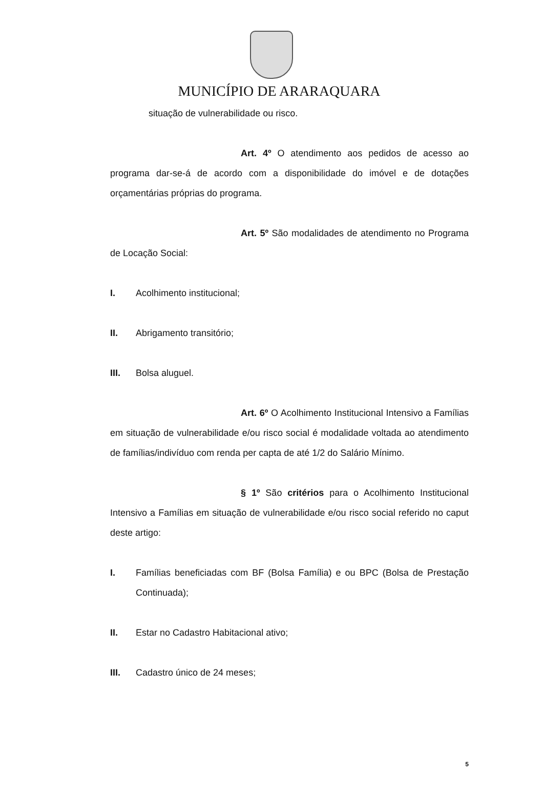MUNICÍPIO DE ARARAQUARA
situação de vulnerabilidade ou risco.
Art. 4º O atendimento aos pedidos de acesso ao programa dar-se-á de acordo com a disponibilidade do imóvel e de dotações orçamentárias próprias do programa.
Art. 5º São modalidades de atendimento no Programa de Locação Social:
I. Acolhimento institucional;
II. Abrigamento transitório;
III. Bolsa aluguel.
Art. 6º O Acolhimento Institucional Intensivo a Famílias em situação de vulnerabilidade e/ou risco social é modalidade voltada ao atendimento de famílias/indivíduo com renda per capta de até 1/2 do Salário Mínimo.
§ 1º São critérios para o Acolhimento Institucional Intensivo a Famílias em situação de vulnerabilidade e/ou risco social referido no caput deste artigo:
I. Famílias beneficiadas com BF (Bolsa Família) e ou BPC (Bolsa de Prestação Continuada);
II. Estar no Cadastro Habitacional ativo;
III. Cadastro único de 24 meses;
5